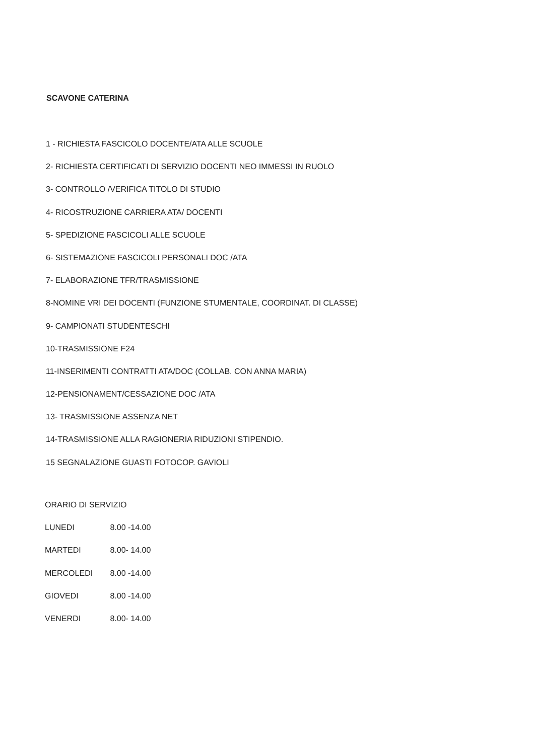SCAVONE CATERINA
1 - RICHIESTA FASCICOLO DOCENTE/ATA ALLE SCUOLE
2- RICHIESTA CERTIFICATI DI SERVIZIO DOCENTI NEO IMMESSI IN RUOLO
3- CONTROLLO /VERIFICA TITOLO DI STUDIO
4- RICOSTRUZIONE CARRIERA ATA/ DOCENTI
5- SPEDIZIONE FASCICOLI ALLE SCUOLE
6- SISTEMAZIONE FASCICOLI PERSONALI DOC /ATA
7- ELABORAZIONE TFR/TRASMISSIONE
8-NOMINE VRI DEI DOCENTI (FUNZIONE STUMENTALE, COORDINAT. DI CLASSE)
9- CAMPIONATI STUDENTESCHI
10-TRASMISSIONE F24
11-INSERIMENTI CONTRATTI ATA/DOC (COLLAB. CON ANNA MARIA)
12-PENSIONAMENT/CESSAZIONE DOC /ATA
13- TRASMISSIONE ASSENZA NET
14-TRASMISSIONE ALLA RAGIONERIA RIDUZIONI STIPENDIO.
15 SEGNALAZIONE GUASTI FOTOCOP. GAVIOLI
ORARIO DI SERVIZIO
LUNEDI 8.00 -14.00
MARTEDI 8.00- 14.00
MERCOLEDI 8.00 -14.00
GIOVEDI 8.00 -14.00
VENERDI 8.00- 14.00